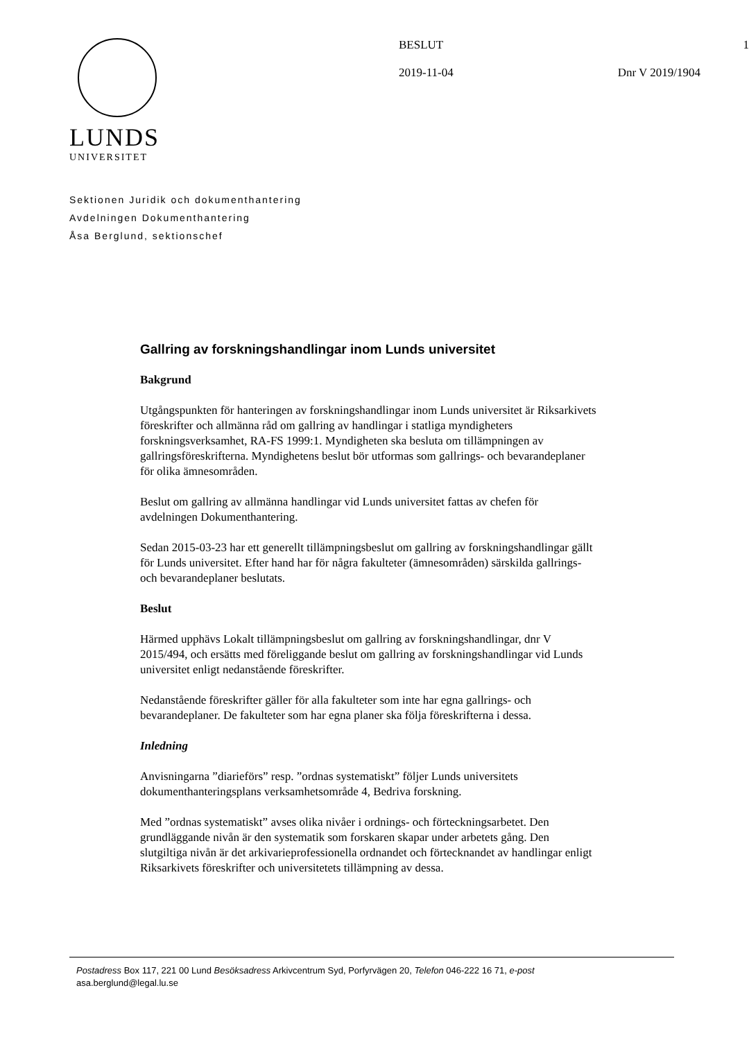LUNDS
UNIVERSITET
BESLUT 1
2019-11-04 Dnr V 2019/1904
Sektionen Juridik och dokumenthantering
Avdelningen Dokumenthantering
Åsa Berglund, sektionschef
Gallring av forskningshandlingar inom Lunds universitet
Bakgrund
Utgångspunkten för hanteringen av forskningshandlingar inom Lunds universitet är Riksarkivets föreskrifter och allmänna råd om gallring av handlingar i statliga myndigheters forskningsverksamhet, RA-FS 1999:1. Myndigheten ska besluta om tillämpningen av gallringsföreskrifterna. Myndighetens beslut bör utformas som gallrings- och bevarandeplaner för olika ämnesområden.
Beslut om gallring av allmänna handlingar vid Lunds universitet fattas av chefen för avdelningen Dokumenthantering.
Sedan 2015-03-23 har ett generellt tillämpningsbeslut om gallring av forskningshandlingar gällt för Lunds universitet. Efter hand har för några fakulteter (ämnesområden) särskilda gallrings- och bevarandeplaner beslutats.
Beslut
Härmed upphävs Lokalt tillämpningsbeslut om gallring av forskningshandlingar, dnr V 2015/494, och ersätts med föreliggande beslut om gallring av forskningshandlingar vid Lunds universitet enligt nedanstående föreskrifter.
Nedanstående föreskrifter gäller för alla fakulteter som inte har egna gallrings- och bevarandeplaner. De fakulteter som har egna planer ska följa föreskrifterna i dessa.
Inledning
Anvisningarna ”diarieförs” resp. ”ordnas systematiskt” följer Lunds universitets dokumenthanteringsplans verksamhetsområde 4, Bedriva forskning.
Med ”ordnas systematiskt” avses olika nivåer i ordnings- och förteckningsarbetet. Den grundläggande nivån är den systematik som forskaren skapar under arbetets gång. Den slutgiltiga nivån är det arkivarieprofessionella ordnandet och förtecknandet av handlingar enligt Riksarkivets föreskrifter och universitetets tillämpning av dessa.
Postadress Box 117, 221 00 Lund Besöksadress Arkivcentrum Syd, Porfyrvägen 20, Telefon 046-222 16 71, e-post
asa.berglund@legal.lu.se